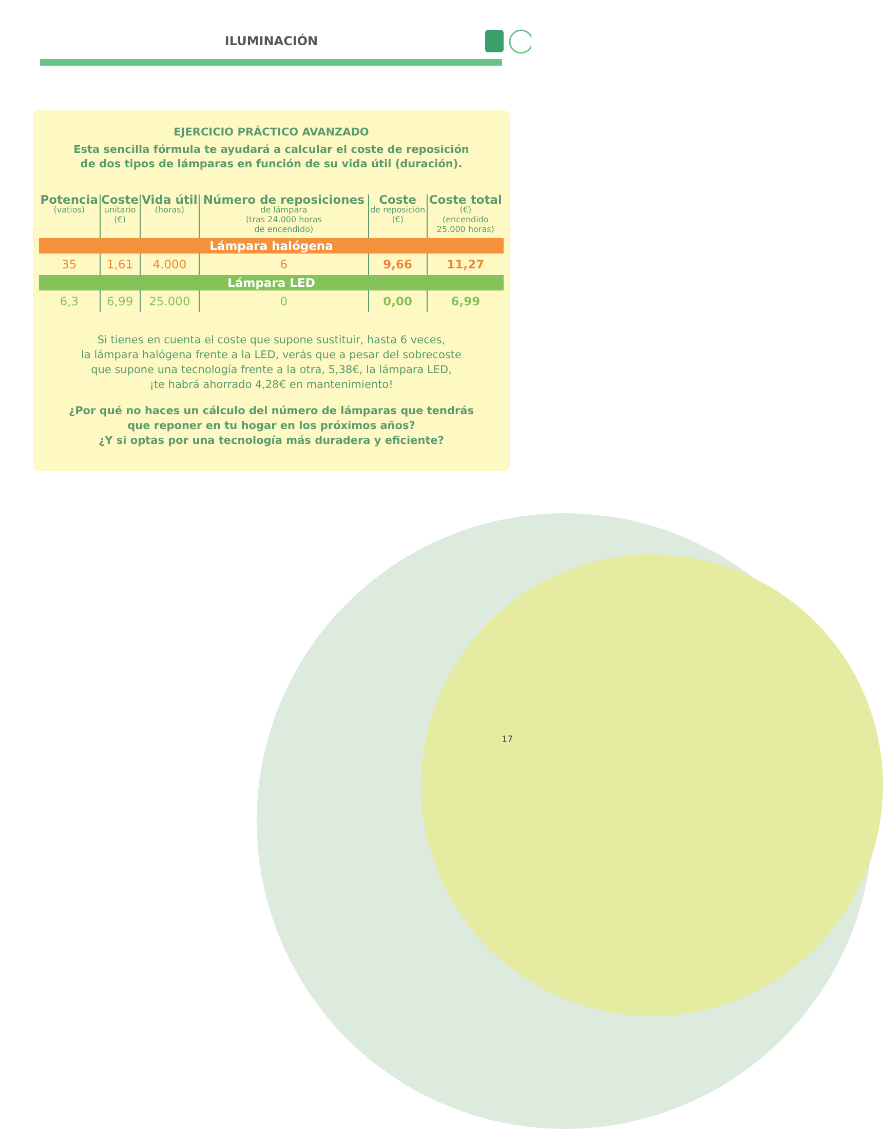ILUMINACIÓN
EJERCICIO PRÁCTICO AVANZADO
Esta sencilla fórmula te ayudará a calcular el coste de reposición
de dos tipos de lámparas en función de su vida útil (duración).
| Potencia (vatios) | Coste unitario (€) | Vida útil (horas) | Número de reposiciones de lámpara (tras 24.000 horas de encendido) | Coste de reposición (€) | Coste total (€) (encendido 25.000 horas) |
| --- | --- | --- | --- | --- | --- |
| Lámpara halógena | | | | | |
| 35 | 1,61 | 4.000 | 6 | 9,66 | 11,27 |
| Lámpara LED | | | | | |
| 6,3 | 6,99 | 25.000 | 0 | 0,00 | 6,99 |
Si tienes en cuenta el coste que supone sustituir, hasta 6 veces,
la lámpara halógena frente a la LED, verás que a pesar del sobrecoste
que supone una tecnología frente a la otra, 5,38€, la lámpara LED,
¡te habrá ahorrado 4,28€ en mantenimiento!
¿Por qué no haces un cálculo del número de lámparas que tendrás
que reponer en tu hogar en los próximos años?
¿Y si optas por una tecnología más duradera y eficiente?
17